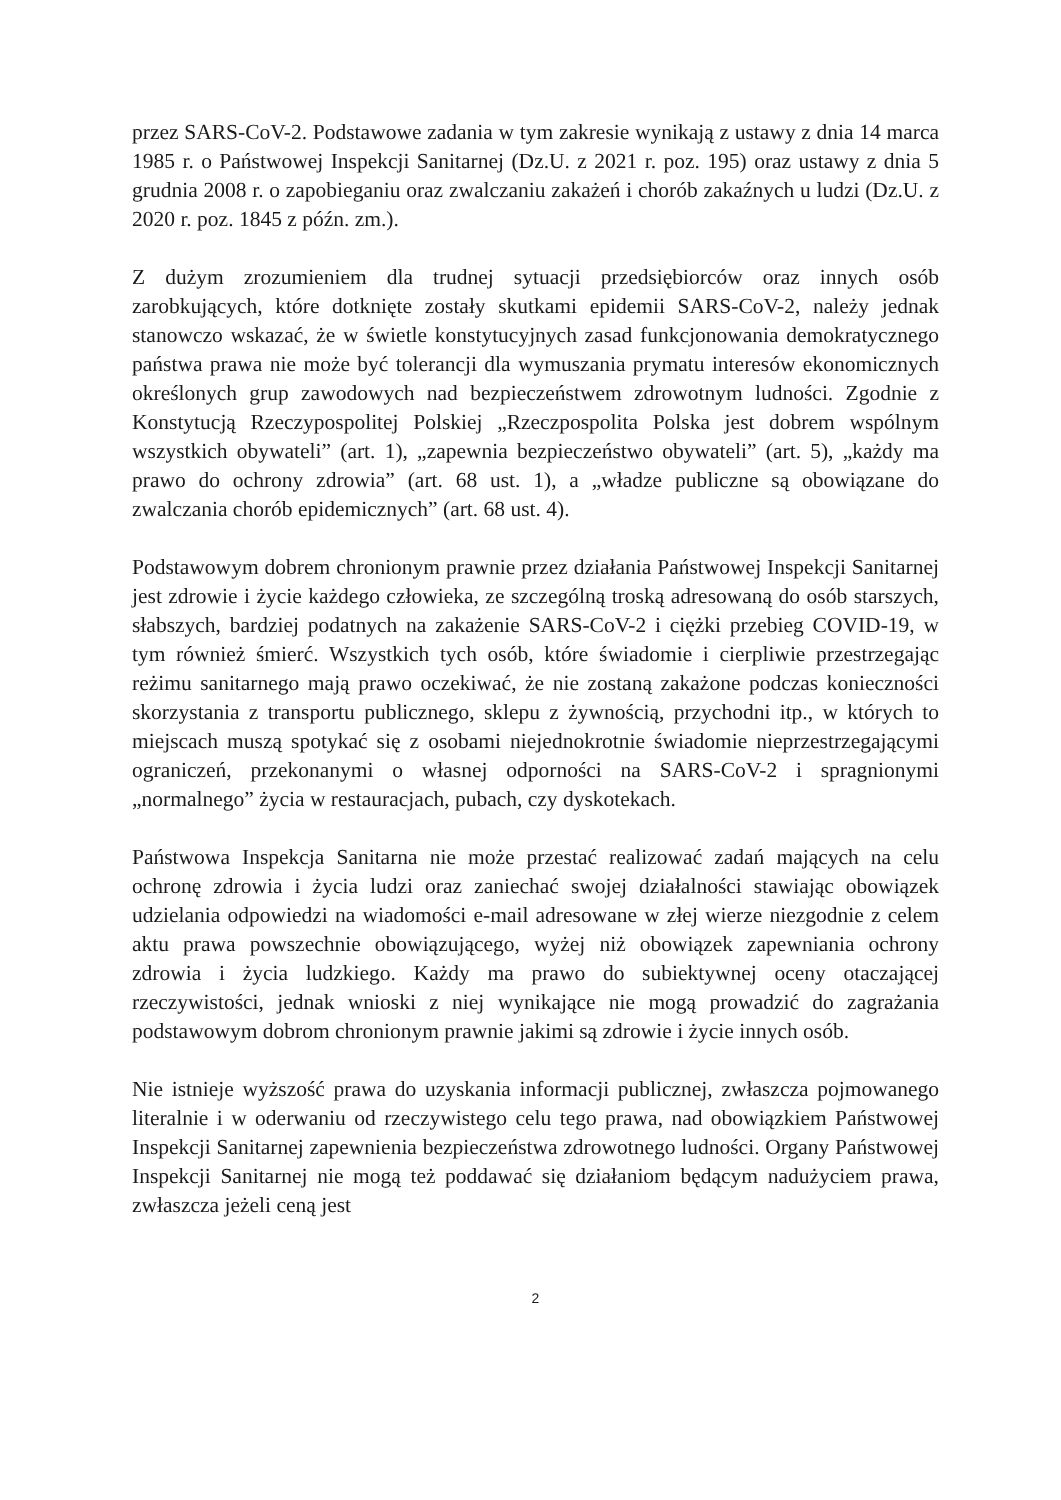przez SARS-CoV-2. Podstawowe zadania w tym zakresie wynikają z ustawy z dnia 14 marca 1985 r. o Państwowej Inspekcji Sanitarnej (Dz.U. z 2021 r. poz. 195) oraz ustawy z dnia 5 grudnia 2008 r. o zapobieganiu oraz zwalczaniu zakażeń i chorób zakaźnych u ludzi (Dz.U. z 2020 r. poz. 1845 z późn. zm.).
Z dużym zrozumieniem dla trudnej sytuacji przedsiębiorców oraz innych osób zarobkujących, które dotknięte zostały skutkami epidemii SARS-CoV-2, należy jednak stanowczo wskazać, że w świetle konstytucyjnych zasad funkcjonowania demokratycznego państwa prawa nie może być tolerancji dla wymuszania prymatu interesów ekonomicznych określonych grup zawodowych nad bezpieczeństwem zdrowotnym ludności. Zgodnie z Konstytucją Rzeczypospolitej Polskiej „Rzeczpospolita Polska jest dobrem wspólnym wszystkich obywateli” (art. 1), „zapewnia bezpieczeństwo obywateli” (art. 5), „każdy ma prawo do ochrony zdrowia” (art. 68 ust. 1), a „władze publiczne są obowiązane do zwalczania chorób epidemicznych” (art. 68 ust. 4).
Podstawowym dobrem chronionym prawnie przez działania Państwowej Inspekcji Sanitarnej jest zdrowie i życie każdego człowieka, ze szczególną troską adresowaną do osób starszych, słabszych, bardziej podatnych na zakażenie SARS-CoV-2 i ciężki przebieg COVID-19, w tym również śmierć. Wszystkich tych osób, które świadomie i cierpliwie przestrzegając reżimu sanitarnego mają prawo oczekiwać, że nie zostaną zakażone podczas konieczności skorzystania z transportu publicznego, sklepu z żywnością, przychodni itp., w których to miejscach muszą spotykać się z osobami niejednokrotnie świadomie nieprzestrzegającymi ograniczeń, przekonanymi o własnej odporności na SARS-CoV-2 i spragnionymi „normalnego” życia w restauracjach, pubach, czy dyskotekach.
Państwowa Inspekcja Sanitarna nie może przestać realizować zadań mających na celu ochronę zdrowia i życia ludzi oraz zaniechać swojej działalności stawiając obowiązek udzielania odpowiedzi na wiadomości e-mail adresowane w złej wierze niezgodnie z celem aktu prawa powszechnie obowiązującego, wyżej niż obowiązek zapewniania ochrony zdrowia i życia ludzkiego. Każdy ma prawo do subiektywnej oceny otaczającej rzeczywistości, jednak wnioski z niej wynikające nie mogą prowadzić do zagrażania podstawowym dobrom chronionym prawnie jakimi są zdrowie i życie innych osób.
Nie istnieje wyższość prawa do uzyskania informacji publicznej, zwłaszcza pojmowanego literalnie i w oderwaniu od rzeczywistego celu tego prawa, nad obowiązkiem Państwowej Inspekcji Sanitarnej zapewnienia bezpieczeństwa zdrowotnego ludności. Organy Państwowej Inspekcji Sanitarnej nie mogą też poddawać się działaniom będącym nadużyciem prawa, zwłaszcza jeżeli ceną jest
2